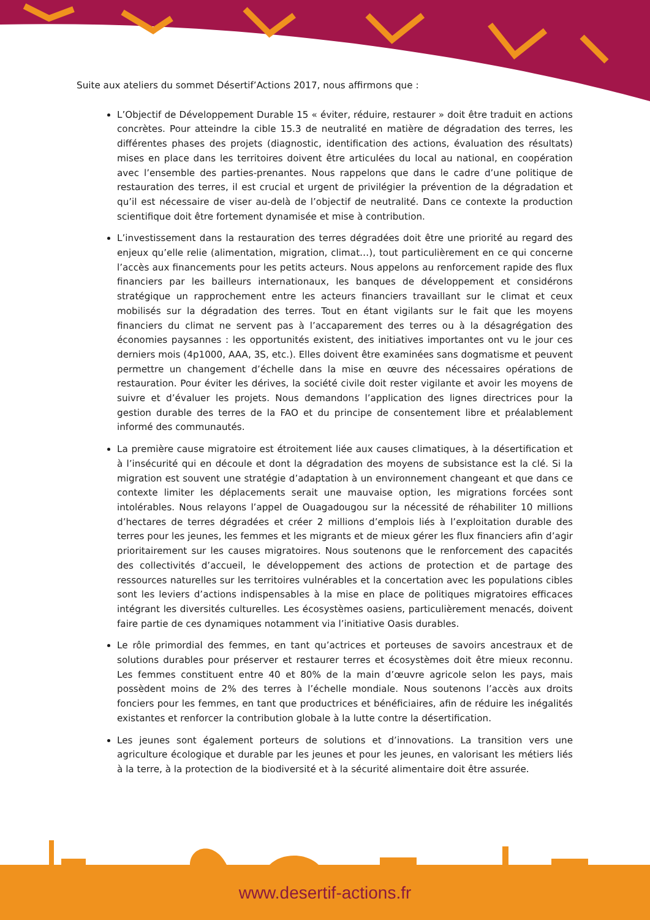Suite aux ateliers du sommet Désertif’Actions 2017, nous affirmons que :
L’Objectif de Développement Durable 15 « éviter, réduire, restaurer » doit être traduit en actions concrètes. Pour atteindre la cible 15.3 de neutralité en matière de dégradation des terres, les différentes phases des projets (diagnostic, identification des actions, évaluation des résultats) mises en place dans les territoires doivent être articulées du local au national, en coopération avec l’ensemble des parties-prenantes. Nous rappelons que dans le cadre d’une politique de restauration des terres, il est crucial et urgent de privilégier la prévention de la dégradation et qu’il est nécessaire de viser au-delà de l’objectif de neutralité. Dans ce contexte la production scientifique doit être fortement dynamisée et mise à contribution.
L’investissement dans la restauration des terres dégradées doit être une priorité au regard des enjeux qu’elle relie (alimentation, migration, climat…), tout particulièrement en ce qui concerne l’accès aux financements pour les petits acteurs. Nous appelons au renforcement rapide des flux financiers par les bailleurs internationaux, les banques de développement et considérons stratégique un rapprochement entre les acteurs financiers travaillant sur le climat et ceux mobilisés sur la dégradation des terres. Tout en étant vigilants sur le fait que les moyens financiers du climat ne servent pas à l’accaparement des terres ou à la désagrégation des économies paysannes : les opportunités existent, des initiatives importantes ont vu le jour ces derniers mois (4p1000, AAA, 3S, etc.). Elles doivent être examinées sans dogmatisme et peuvent permettre un changement d’échelle dans la mise en œuvre des nécessaires opérations de restauration. Pour éviter les dérives, la société civile doit rester vigilante et avoir les moyens de suivre et d’évaluer les projets. Nous demandons l’application des lignes directrices pour la gestion durable des terres de la FAO et du principe de consentement libre et préalablement informé des communautés.
La première cause migratoire est étroitement liée aux causes climatiques, à la désertification et à l’insécurité qui en découle et dont la dégradation des moyens de subsistance est la clé. Si la migration est souvent une stratégie d’adaptation à un environnement changeant et que dans ce contexte limiter les déplacements serait une mauvaise option, les migrations forcées sont intolérables. Nous relayons l’appel de Ouagadougou sur la nécessité de réhabiliter 10 millions d’hectares de terres dégradées et créer 2 millions d’emplois liés à l’exploitation durable des terres pour les jeunes, les femmes et les migrants et de mieux gérer les flux financiers afin d’agir prioritairement sur les causes migratoires. Nous soutenons que le renforcement des capacités des collectivités d’accueil, le développement des actions de protection et de partage des ressources naturelles sur les territoires vulnérables et la concertation avec les populations cibles sont les leviers d’actions indispensables à la mise en place de politiques migratoires efficaces intégrant les diversités culturelles. Les écosystèmes oasiens, particulièrement menacés, doivent faire partie de ces dynamiques notamment via l’initiative Oasis durables.
Le rôle primordial des femmes, en tant qu’actrices et porteuses de savoirs ancestraux et de solutions durables pour préserver et restaurer terres et écosystèmes doit être mieux reconnu. Les femmes constituent entre 40 et 80% de la main d’œuvre agricole selon les pays, mais possèdent moins de 2% des terres à l’échelle mondiale. Nous soutenons l’accès aux droits fonciers pour les femmes, en tant que productrices et bénéficiaires, afin de réduire les inégalités existantes et renforcer la contribution globale à la lutte contre la désertification.
Les jeunes sont également porteurs de solutions et d’innovations. La transition vers une agriculture écologique et durable par les jeunes et pour les jeunes, en valorisant les métiers liés à la terre, à la protection de la biodiversité et à la sécurité alimentaire doit être assurée.
www.desertif-actions.fr